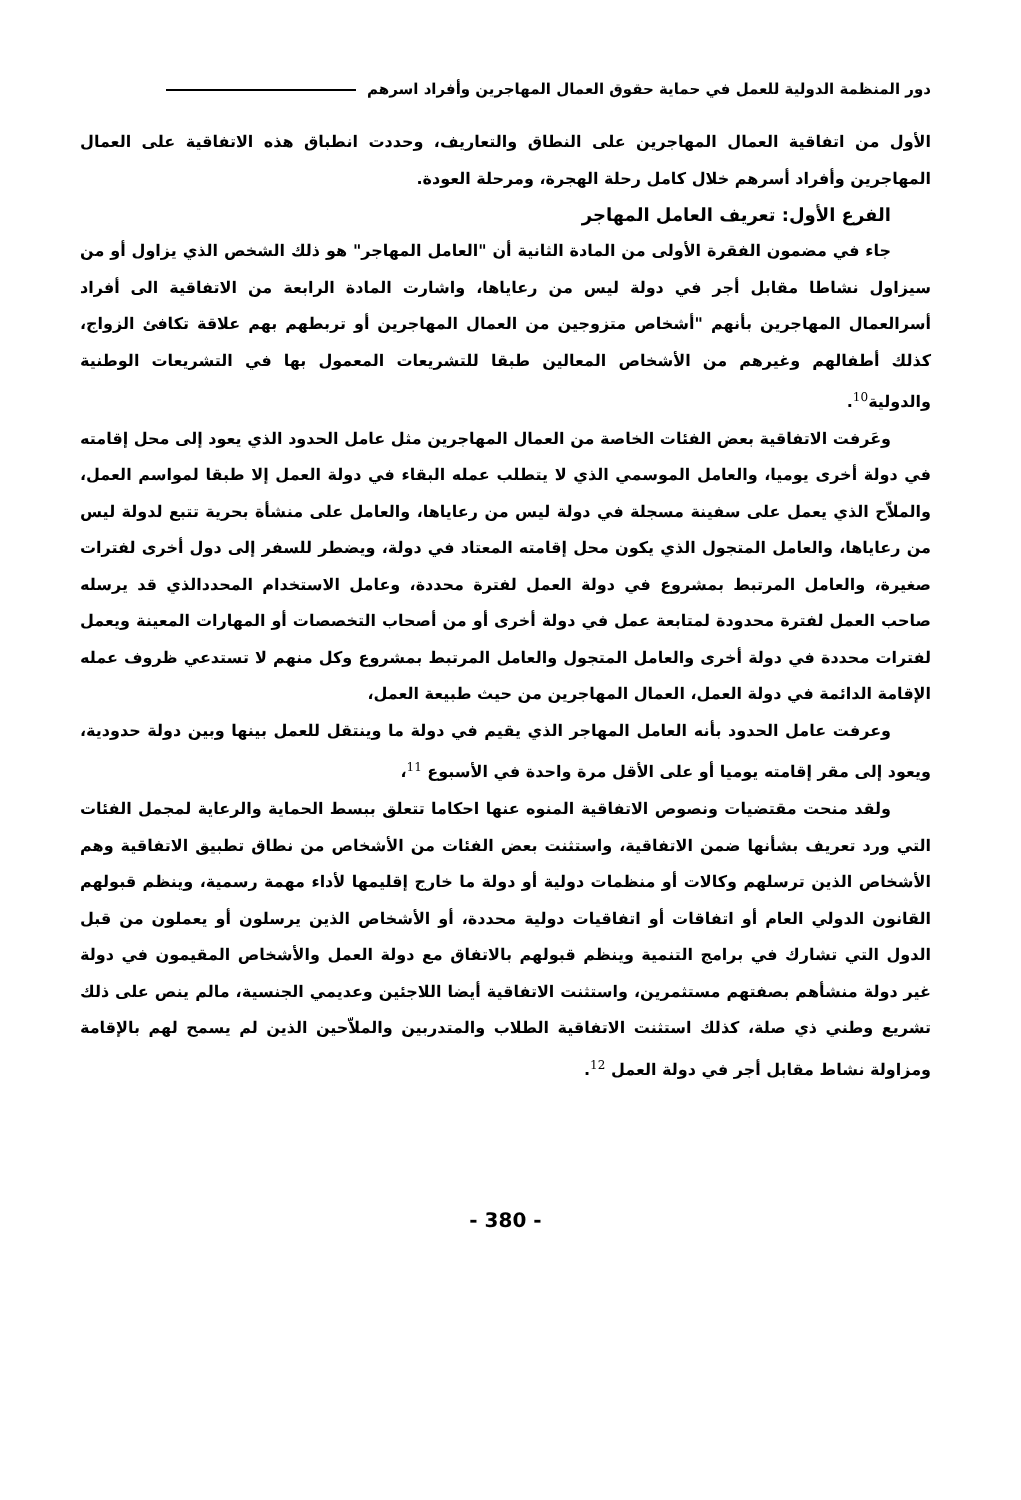دور المنظمة الدولية للعمل في حماية حقوق العمال المهاجرين وأفراد اسرهم
الأول من اتفاقية العمال المهاجرين على النطاق والتعاريف، وحددت انطباق هذه الاتفاقية على العمال المهاجرين وأفراد أسرهم خلال كامل رحلة الهجرة، ومرحلة العودة.
الفرع الأول: تعريف العامل المهاجر
جاء في مضمون الفقرة الأولى من المادة الثانية أن "العامل المهاجر" هو ذلك الشخص الذي يزاول أو من سيزاول نشاطا مقابل أجر في دولة ليس من رعاياها، واشارت المادة الرابعة من الاتفاقية الى أفراد أسرالعمال المهاجرين بأنهم "أشخاص متزوجين من العمال المهاجرين أو تربطهم بهم علاقة تكافئ الزواج، كذلك أطفالهم وغيرهم من الأشخاص المعالين طبقا للتشريعات المعمول بها في التشريعات الوطنية والدولية<sup>10</sup>.
وعَرفت الاتفاقية بعض الفئات الخاصة من العمال المهاجرين مثل عامل الحدود الذي يعود إلى محل إقامته في دولة أخرى يوميا، والعامل الموسمي الذي لا يتطلب عمله البقاء في دولة العمل إلا طبقا لمواسم العمل، والملاّح الذي يعمل على سفينة مسجلة في دولة ليس من رعاياها، والعامل على منشأة بحرية تتبع لدولة ليس من رعاياها، والعامل المتجول الذي يكون محل إقامته المعتاد في دولة، ويضطر للسفر إلى دول أخرى لفترات صغيرة، والعامل المرتبط بمشروع في دولة العمل لفترة محددة، وعامل الاستخدام المحددالذي قد يرسله صاحب العمل لفترة محدودة لمتابعة عمل في دولة أخرى أو من أصحاب التخصصات أو المهارات المعينة ويعمل لفترات محددة في دولة أخرى والعامل المتجول والعامل المرتبط بمشروع وكل منهم لا تستدعي ظروف عمله الإقامة الدائمة في دولة العمل، العمال المهاجرين من حيث طبيعة العمل،
وعرفت عامل الحدود بأنه العامل المهاجر الذي يقيم في دولة ما وينتقل للعمل بينها وبين دولة حدودية، ويعود إلى مقر إقامته يوميا أو على الأقل مرة واحدة في الأسبوع <sup>11</sup>،
ولقد منحت مقتضيات ونصوص الاتفاقية المنوه عنها احكاما تتعلق ببسط الحماية والرعاية لمجمل الفئات التي ورد تعريف بشأنها ضمن الاتفاقية، واستثنت بعض الفئات من الأشخاص من نطاق تطبيق الاتفاقية وهم الأشخاص الذين ترسلهم وكالات أو منظمات دولية أو دولة ما خارج إقليمها لأداء مهمة رسمية، وينظم قبولهم القانون الدولي العام أو اتفاقات أو اتفاقيات دولية محددة، أو الأشخاص الذين يرسلون أو يعملون من قبل الدول التي تشارك في برامج التنمية وينظم قبولهم بالاتفاق مع دولة العمل والأشخاص المقيمون في دولة غير دولة منشأهم بصفتهم مستثمرين، واستثنت الاتفاقية أيضا اللاجئين وعديمي الجنسية، مالم ينص على ذلك تشريع وطني ذي صلة، كذلك استثنت الاتفاقية الطلاب والمتدربين والملاّحين الذين لم يسمح لهم بالإقامة ومزاولة نشاط مقابل أجر في دولة العمل <sup>12</sup>.
- 380 -